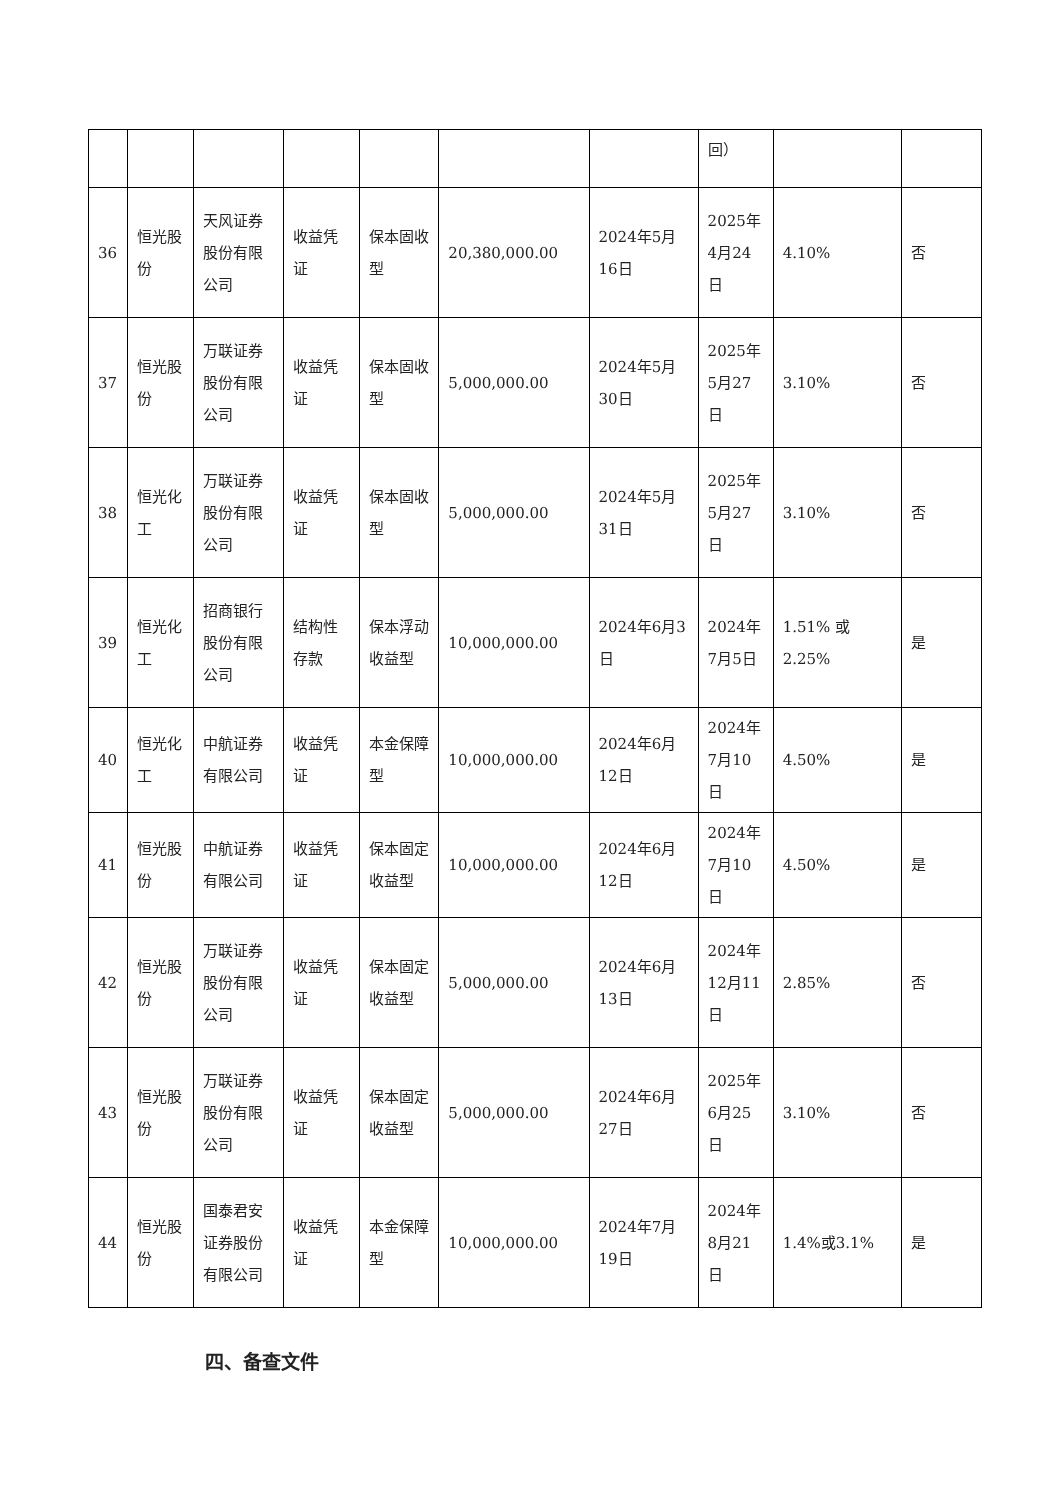| | | | | | | | 回） | | |
| 36 | 恒光股份 | 天风证券股份有限公司 | 收益凭证 | 保本固收型 | 20,380,000.00 | 2024年5月16日 | 2025年4月24日 | 4.10% | 否 |
| 37 | 恒光股份 | 万联证券股份有限公司 | 收益凭证 | 保本固收型 | 5,000,000.00 | 2024年5月30日 | 2025年5月27日 | 3.10% | 否 |
| 38 | 恒光化工 | 万联证券股份有限公司 | 收益凭证 | 保本固收型 | 5,000,000.00 | 2024年5月31日 | 2025年5月27日 | 3.10% | 否 |
| 39 | 恒光化工 | 招商银行股份有限公司 | 结构性存款 | 保本浮动收益型 | 10,000,000.00 | 2024年6月3日 | 2024年7月5日 | 1.51% 或 2.25% | 是 |
| 40 | 恒光化工 | 中航证券有限公司 | 收益凭证 | 本金保障型 | 10,000,000.00 | 2024年6月12日 | 2024年7月10日 | 4.50% | 是 |
| 41 | 恒光股份 | 中航证券有限公司 | 收益凭证 | 保本固定收益型 | 10,000,000.00 | 2024年6月12日 | 2024年7月10日 | 4.50% | 是 |
| 42 | 恒光股份 | 万联证券股份有限公司 | 收益凭证 | 保本固定收益型 | 5,000,000.00 | 2024年6月13日 | 2024年12月11日 | 2.85% | 否 |
| 43 | 恒光股份 | 万联证券股份有限公司 | 收益凭证 | 保本固定收益型 | 5,000,000.00 | 2024年6月27日 | 2025年6月25日 | 3.10% | 否 |
| 44 | 恒光股份 | 国泰君安证券股份有限公司 | 收益凭证 | 本金保障型 | 10,000,000.00 | 2024年7月19日 | 2024年8月21日 | 1.4%或3.1% | 是 |
四、备查文件